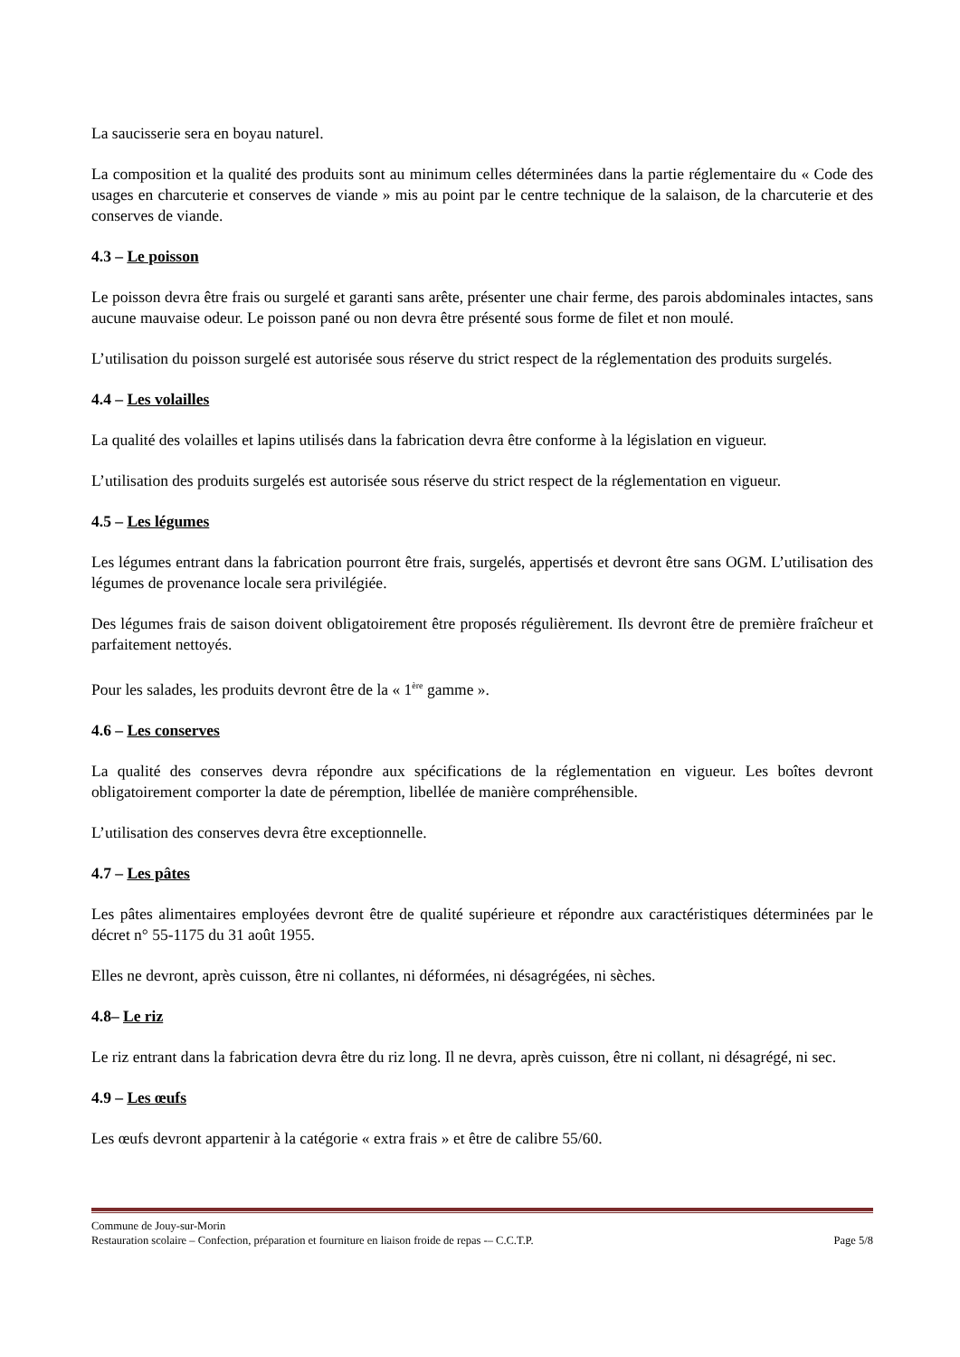La saucisserie sera en boyau naturel.
La composition et la qualité des produits sont au minimum celles déterminées dans la partie réglementaire du « Code des usages en charcuterie et conserves de viande » mis au point par le centre technique de la salaison, de la charcuterie et des conserves de viande.
4.3 – Le poisson
Le poisson devra être frais ou surgelé et garanti sans arête, présenter une chair ferme, des parois abdominales intactes, sans aucune mauvaise odeur. Le poisson pané ou non devra être présenté sous forme de filet et non moulé.
L’utilisation du poisson surgelé est autorisée sous réserve du strict respect de la réglementation des produits surgelés.
4.4 – Les volailles
La qualité des volailles et lapins utilisés dans la fabrication devra être conforme à la législation en vigueur.
L’utilisation des produits surgelés est autorisée sous réserve du strict respect de la réglementation en vigueur.
4.5 – Les légumes
Les légumes entrant dans la fabrication pourront être frais, surgelés, appertisés et devront être sans OGM. L’utilisation des légumes de provenance locale sera privilégiée.
Des légumes frais de saison doivent obligatoirement être proposés régulièrement. Ils devront être de première fraîcheur et parfaitement nettoyés.
Pour les salades, les produits devront être de la « 1<sup>ère</sup> gamme ».
4.6 – Les conserves
La qualité des conserves devra répondre aux spécifications de la réglementation en vigueur. Les boîtes devront obligatoirement comporter la date de péremption, libellée de manière compréhensible.
L’utilisation des conserves devra être exceptionnelle.
4.7 – Les pâtes
Les pâtes alimentaires employées devront être de qualité supérieure et répondre aux caractéristiques déterminées par le décret n° 55-1175 du 31 août 1955.
Elles ne devront, après cuisson, être ni collantes, ni déformées, ni désagrégées, ni sèches.
4.8– Le riz
Le riz entrant dans la fabrication devra être du riz long. Il ne devra, après cuisson, être ni collant, ni désagrégé, ni sec.
4.9 – Les œufs
Les œufs devront appartenir à la catégorie « extra frais » et être de calibre 55/60.
Commune de Jouy-sur-Morin
Restauration scolaire – Confection, préparation et fourniture en liaison froide de repas -– C.C.T.P. Page 5/8